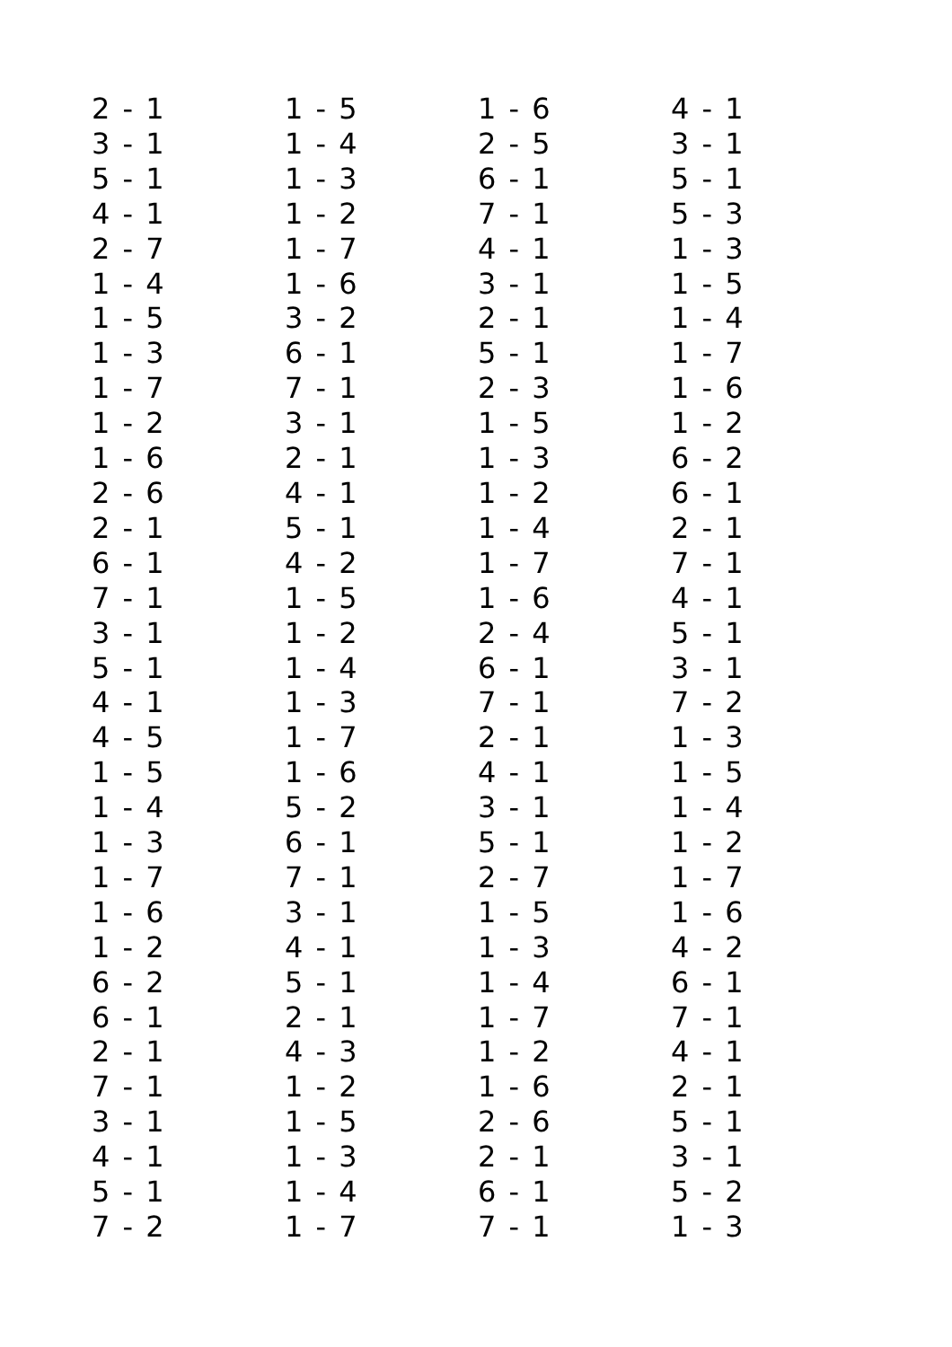2 - 1 3 - 1 5 - 1 4 - 1 2 - 7 1 - 4 1 - 5 1 - 3 1 - 7 1 - 2 1 - 6 2 - 6 2 - 1 6 - 1 7 - 1 3 - 1 5 - 1 4 - 1 4 - 5 1 - 5 1 - 4 1 - 3 1 - 7 1 - 6 1 - 2 6 - 2 6 - 1 2 - 1 7 - 1 3 - 1 4 - 1 5 - 1 7 - 2
1 - 5 1 - 4 1 - 3 1 - 2 1 - 7 1 - 6 3 - 2 6 - 1 7 - 1 3 - 1 2 - 1 4 - 1 5 - 1 4 - 2 1 - 5 1 - 2 1 - 4 1 - 3 1 - 7 1 - 6 5 - 2 6 - 1 7 - 1 3 - 1 4 - 1 5 - 1 2 - 1 4 - 3 1 - 2 1 - 5 1 - 3 1 - 4 1 - 7
1 - 6 2 - 5 6 - 1 7 - 1 4 - 1 3 - 1 2 - 1 5 - 1 2 - 3 1 - 5 1 - 3 1 - 2 1 - 4 1 - 7 1 - 6 2 - 4 6 - 1 7 - 1 2 - 1 4 - 1 3 - 1 5 - 1 2 - 7 1 - 5 1 - 3 1 - 4 1 - 7 1 - 2 1 - 6 2 - 6 2 - 1 6 - 1 7 - 1
4 - 1 3 - 1 5 - 1 5 - 3 1 - 3 1 - 5 1 - 4 1 - 7 1 - 6 1 - 2 6 - 2 6 - 1 2 - 1 7 - 1 4 - 1 5 - 1 3 - 1 7 - 2 1 - 3 1 - 5 1 - 4 1 - 2 1 - 7 1 - 6 4 - 2 6 - 1 7 - 1 4 - 1 2 - 1 5 - 1 3 - 1 5 - 2 1 - 3